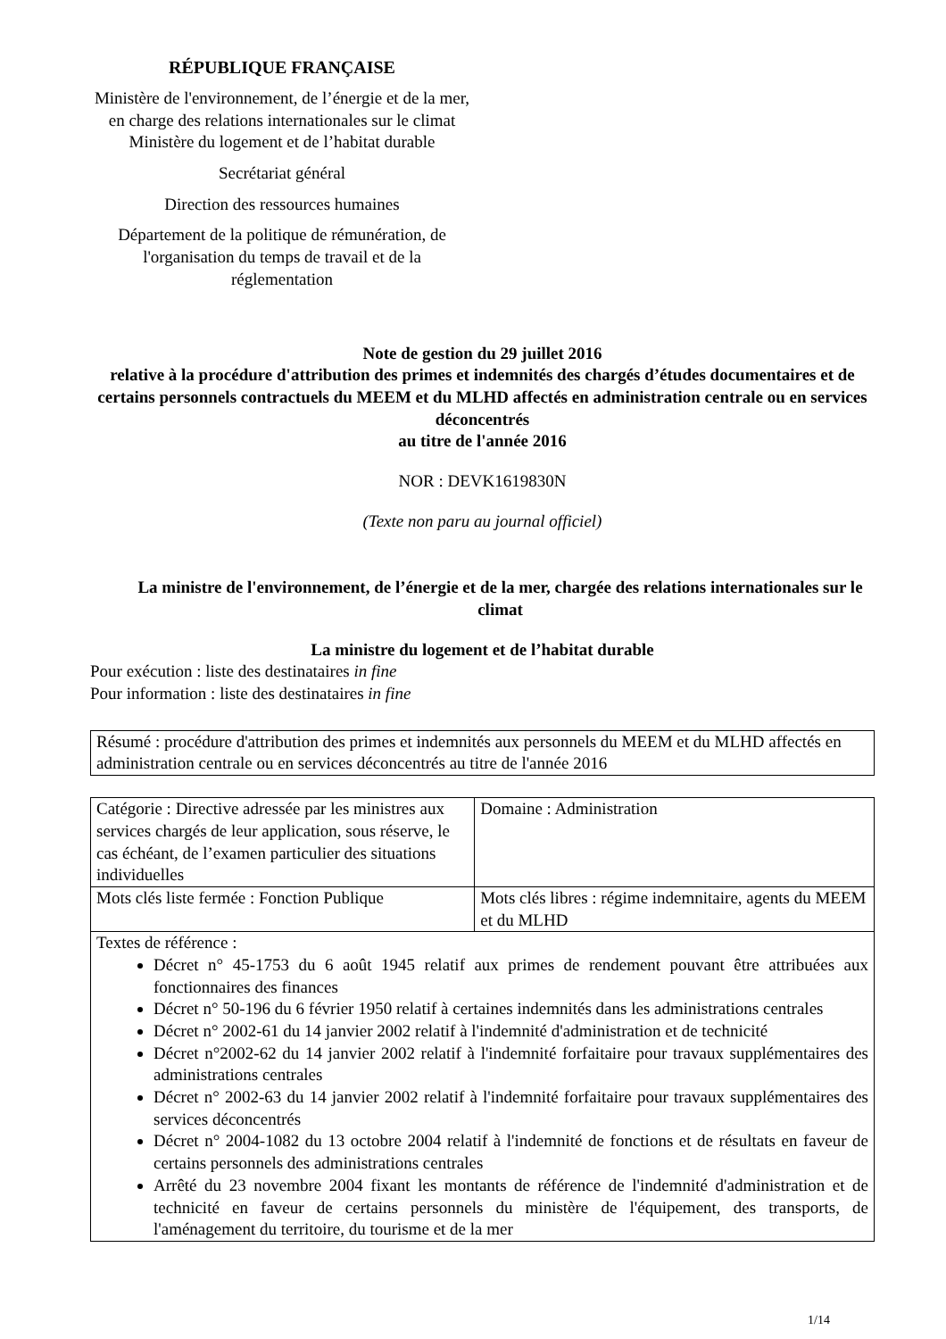RÉPUBLIQUE FRANÇAISE
Ministère de l'environnement, de l’énergie et de la mer, en charge des relations internationales sur le climat
Ministère du logement et de l’habitat durable
Secrétariat général
Direction des ressources humaines
Département de la politique de rémunération, de l'organisation du temps de travail et de la réglementation
Note de gestion du 29 juillet 2016
relative à la procédure d'attribution des primes et indemnités des chargés d’études documentaires et de certains personnels contractuels du MEEM et du MLHD affectés en administration centrale ou en services déconcentrés
au titre de l'année 2016
NOR : DEVK1619830N
(Texte non paru au journal officiel)
La ministre de l'environnement, de l’énergie et de la mer, chargée des relations internationales sur le climat
La ministre du logement et de l’habitat durable
Pour exécution : liste des destinataires in fine
Pour information : liste des destinataires in fine
| Résumé : procédure d'attribution des primes et indemnités aux personnels du MEEM et du MLHD affectés en administration centrale ou en services déconcentrés au titre de l'année 2016 |
| Catégorie : Directive adressée par les ministres aux services chargés de leur application, sous réserve, le cas échéant, de l’examen particulier des situations individuelles | Domaine : Administration |
| Mots clés liste fermée : Fonction Publique | Mots clés libres : régime indemnitaire, agents du MEEM et du MLHD |
| Textes de référence : Décret n° 45-1753 du 6 août 1945 relatif aux primes de rendement pouvant être attribuées aux fonctionnaires des finances Décret n° 50-196 du 6 février 1950 relatif à certaines indemnités dans les administrations centrales Décret n° 2002-61 du 14 janvier 2002 relatif à l'indemnité d'administration et de technicité Décret n°2002-62 du 14 janvier 2002 relatif à l'indemnité forfaitaire pour travaux supplémentaires des administrations centrales Décret n° 2002-63 du 14 janvier 2002 relatif à l'indemnité forfaitaire pour travaux supplémentaires des services déconcentrés Décret n° 2004-1082 du 13 octobre 2004 relatif à l'indemnité de fonctions et de résultats en faveur de certains personnels des administrations centrales Arrêté du 23 novembre 2004 fixant les montants de référence de l'indemnité d'administration et de technicité en faveur de certains personnels du ministère de l'équipement, des transports, de l'aménagement du territoire, du tourisme et de la mer | |
1/14